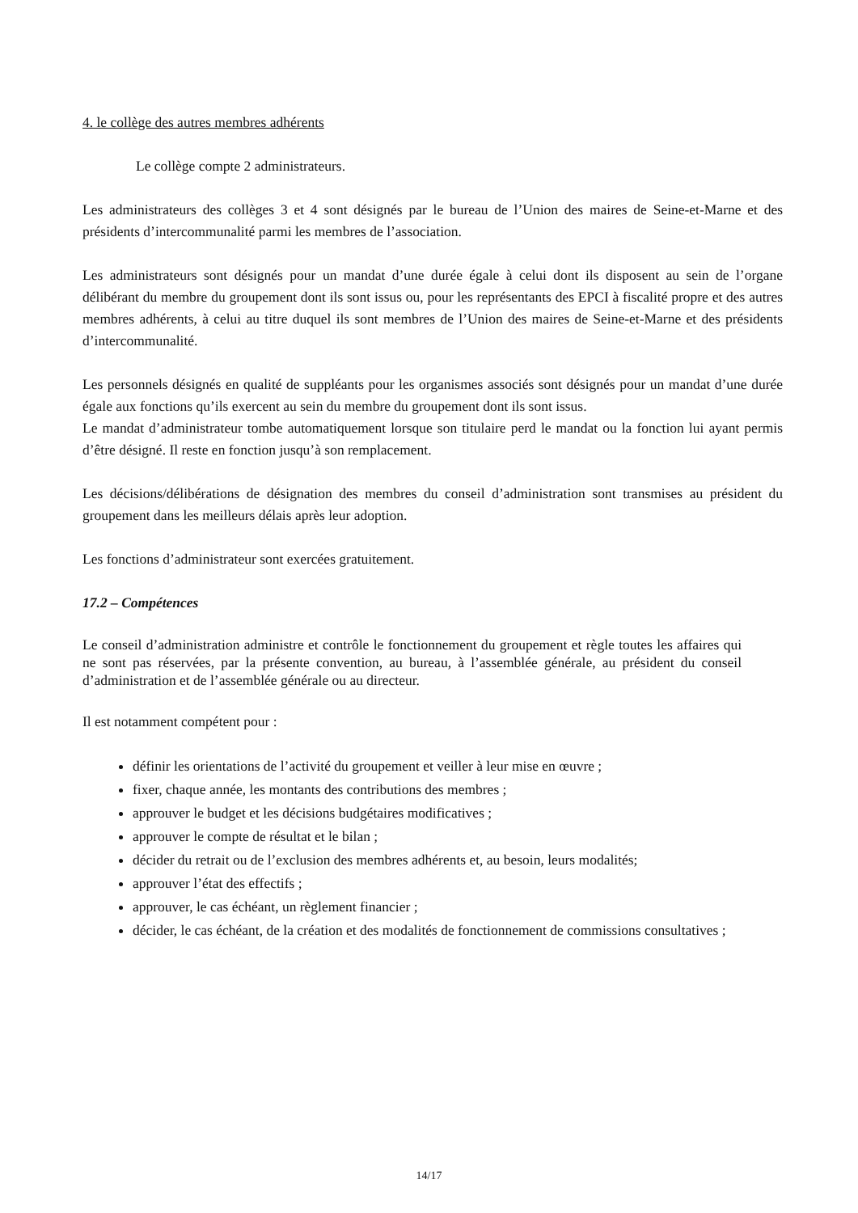4. le collège des autres membres adhérents
Le collège compte 2 administrateurs.
Les administrateurs des collèges 3 et 4 sont désignés par le bureau de l’Union des maires de Seine-et-Marne et des présidents d’intercommunalité parmi les membres de l’association.
Les administrateurs sont désignés pour un mandat d’une durée égale à celui dont ils disposent au sein de l’organe délibérant du membre du groupement dont ils sont issus ou, pour les représentants des EPCI à fiscalité propre et des autres membres adhérents, à celui au titre duquel ils sont membres de l’Union des maires de Seine-et-Marne et des présidents d’intercommunalité.
Les personnels désignés en qualité de suppléants pour les organismes associés sont désignés pour un mandat d’une durée égale aux fonctions qu’ils exercent au sein du membre du groupement dont ils sont issus.
Le mandat d’administrateur tombe automatiquement lorsque son titulaire perd le mandat ou la fonction lui ayant permis d’être désigné. Il reste en fonction jusqu’à son remplacement.
Les décisions/délibérations de désignation des membres du conseil d’administration sont transmises au président du groupement dans les meilleurs délais après leur adoption.
Les fonctions d’administrateur sont exercées gratuitement.
17.2 – Compétences
Le conseil d’administration administre et contrôle le fonctionnement du groupement et règle toutes les affaires qui ne sont pas réservées, par la présente convention, au bureau, à l’assemblée générale, au président du conseil d’administration et de l’assemblée générale ou au directeur.
Il est notamment compétent pour :
définir les orientations de l’activité du groupement et veiller à leur mise en œuvre ;
fixer, chaque année, les montants des contributions des membres ;
approuver le budget et les décisions budgétaires modificatives ;
approuver le compte de résultat et le bilan ;
décider du retrait ou de l’exclusion des membres adhérents et, au besoin, leurs modalités;
approuver l’état des effectifs ;
approuver, le cas échéant, un règlement financier ;
décider, le cas échéant, de la création et des modalités de fonctionnement de commissions consultatives ;
14/17